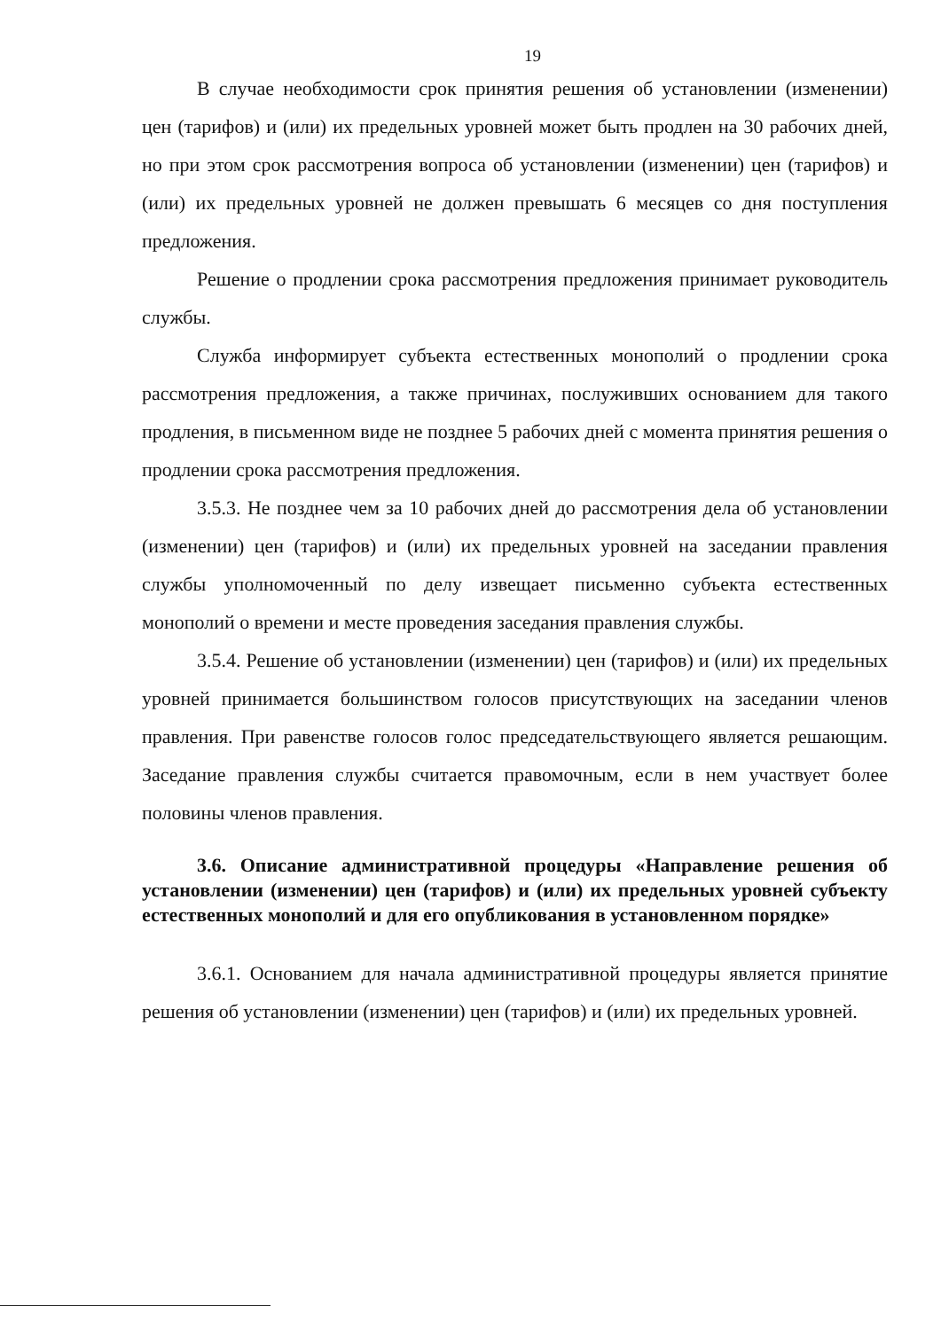19
В случае необходимости срок принятия решения об установлении (изменении) цен (тарифов) и (или) их предельных уровней может быть продлен на 30 рабочих дней, но при этом срок рассмотрения вопроса об установлении (изменении) цен (тарифов) и (или) их предельных уровней не должен превышать 6 месяцев со дня поступления предложения.
Решение о продлении срока рассмотрения предложения принимает руководитель службы.
Служба информирует субъекта естественных монополий о продлении срока рассмотрения предложения, а также причинах, послуживших основанием для такого продления, в письменном виде не позднее 5 рабочих дней с момента принятия решения о продлении срока рассмотрения предложения.
3.5.3. Не позднее чем за 10 рабочих дней до рассмотрения дела об установлении (изменении) цен (тарифов) и (или) их предельных уровней на заседании правления службы уполномоченный по делу извещает письменно субъекта естественных монополий о времени и месте проведения заседания правления службы.
3.5.4. Решение об установлении (изменении) цен (тарифов) и (или) их предельных уровней принимается большинством голосов присутствующих на заседании членов правления. При равенстве голосов голос председательствующего является решающим. Заседание правления службы считается правомочным, если в нем участвует более половины членов правления.
3.6. Описание административной процедуры «Направление решения об установлении (изменении) цен (тарифов) и (или) их предельных уровней субъекту естественных монополий и для его опубликования в установленном порядке»
3.6.1. Основанием для начала административной процедуры является принятие решения об установлении (изменении) цен (тарифов) и (или) их предельных уровней.